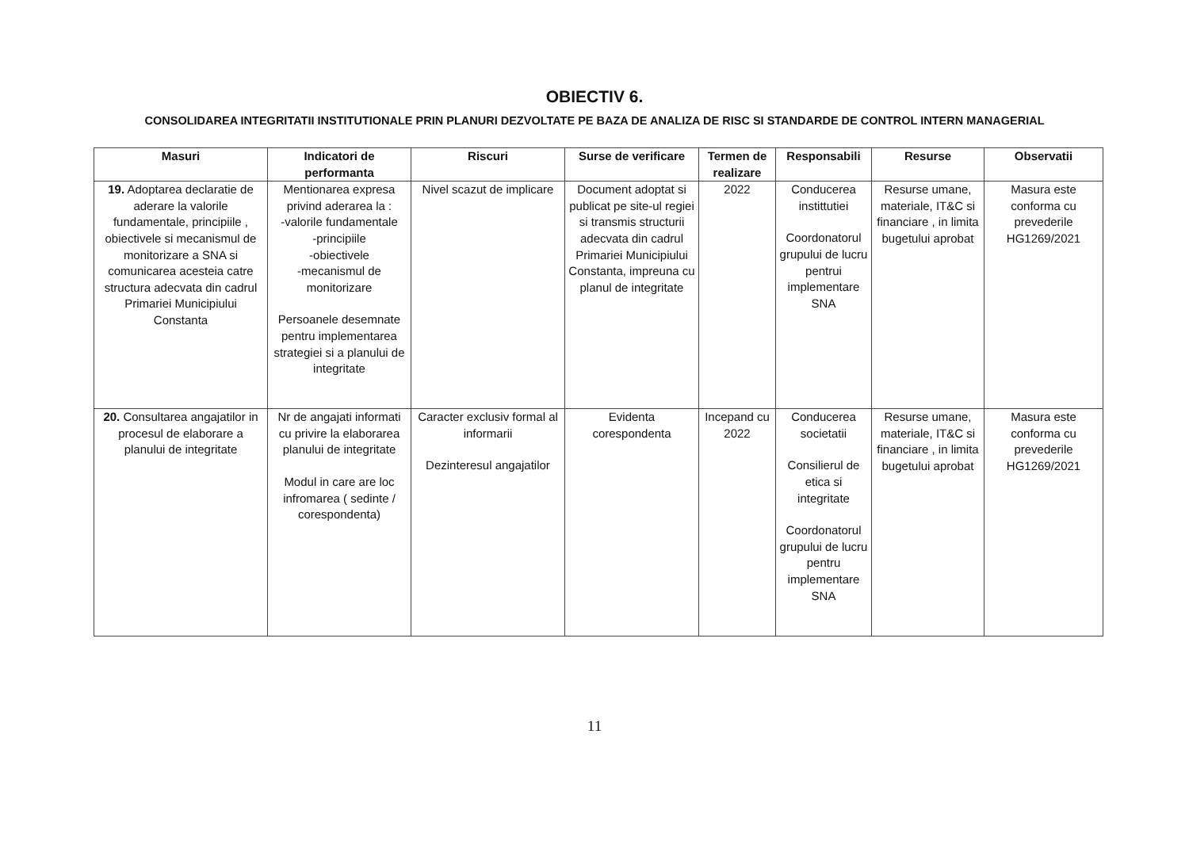OBIECTIV 6.
CONSOLIDAREA INTEGRITATII INSTITUTIONALE PRIN PLANURI DEZVOLTATE PE BAZA DE ANALIZA DE RISC SI STANDARDE DE CONTROL INTERN MANAGERIAL
| Masuri | Indicatori de performanta | Riscuri | Surse de verificare | Termen de realizare | Responsabili | Resurse | Observatii |
| --- | --- | --- | --- | --- | --- | --- | --- |
| 19. Adoptarea declaratie de aderare la valorile fundamentale, principiile , obiectivele si mecanismul de monitorizare a SNA si comunicarea acesteia catre structura adecvata din cadrul Primariei Municipiului Constanta | Mentionarea expresa privind aderarea la : -valorile fundamentale -principiile -obiectivele -mecanismul de monitorizare Persoanele desemnate pentru implementarea strategiei si a planului de integritate | Nivel scazut de implicare | Document adoptat si publicat pe site-ul regiei si transmis structurii adecvata din cadrul Primariei Municipiului Constanta, impreuna cu planul de integritate | 2022 | Conducerea instittutiei Coordonatorul grupului de lucru pentrui implementare SNA | Resurse umane, materiale, IT&C si financiare , in limita bugetului aprobat | Masura este conforma cu prevederile HG1269/2021 |
| 20. Consultarea angajatilor in procesul de elaborare a planului de integritate | Nr de angajati informati cu privire la elaborarea planului de integritate Modul in care are loc infromarea ( sedinte / corespondenta) | Caracter exclusiv formal al informarii Dezinteresul angajatilor | Evidenta corespondenta | Incepand cu 2022 | Conducerea societatii Consilierul de etica si integritate Coordonatorul grupului de lucru pentru implementare SNA | Resurse umane, materiale, IT&C si financiare , in limita bugetului aprobat | Masura este conforma cu prevederile HG1269/2021 |
11